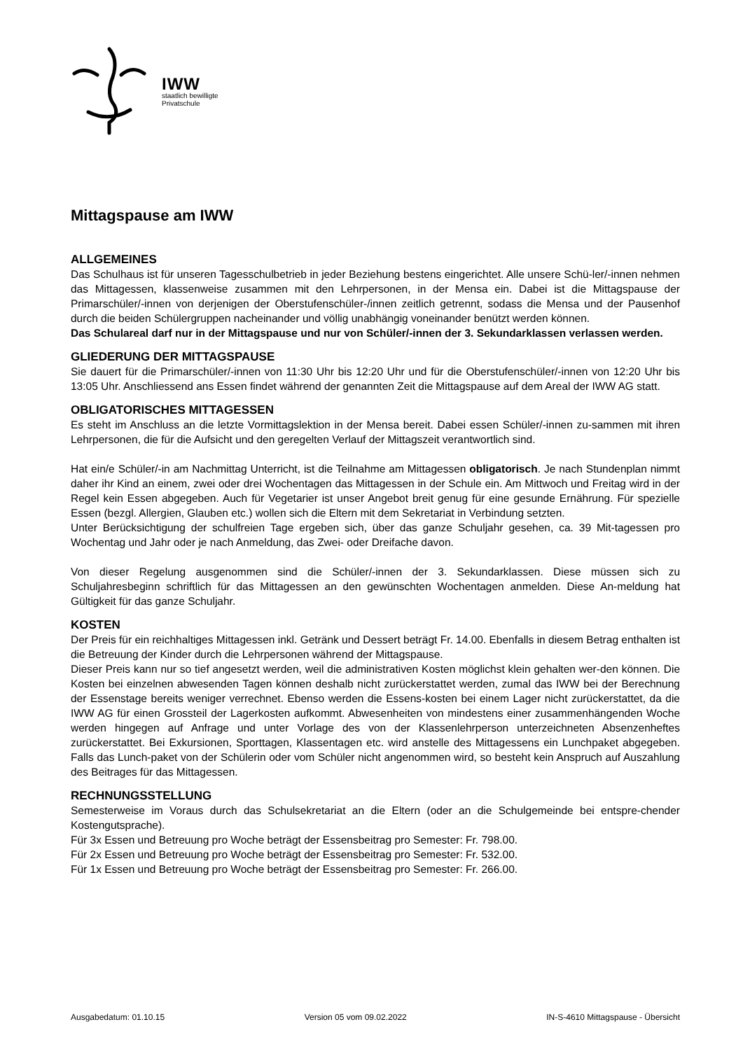IWW
staatlich bewilligte
Privatschule
Mittagspause am IWW
ALLGEMEINES
Das Schulhaus ist für unseren Tagesschulbetrieb in jeder Beziehung bestens eingerichtet. Alle unsere Schü-ler/-innen nehmen das Mittagessen, klassenweise zusammen mit den Lehrpersonen, in der Mensa ein. Dabei ist die Mittagspause der Primarschüler/-innen von derjenigen der Oberstufenschüler-/innen zeitlich getrennt, sodass die Mensa und der Pausenhof durch die beiden Schülergruppen nacheinander und völlig unabhängig voneinander benützt werden können.
Das Schulareal darf nur in der Mittagspause und nur von Schüler/-innen der 3. Sekundarklassen verlassen werden.
GLIEDERUNG DER MITTAGSPAUSE
Sie dauert für die Primarschüler/-innen von 11:30 Uhr bis 12:20 Uhr und für die Oberstufenschüler/-innen von 12:20 Uhr bis 13:05 Uhr. Anschliessend ans Essen findet während der genannten Zeit die Mittagspause auf dem Areal der IWW AG statt.
OBLIGATORISCHES MITTAGESSEN
Es steht im Anschluss an die letzte Vormittagslektion in der Mensa bereit. Dabei essen Schüler/-innen zu-sammen mit ihren Lehrpersonen, die für die Aufsicht und den geregelten Verlauf der Mittagszeit verantwortlich sind.
Hat ein/e Schüler/-in am Nachmittag Unterricht, ist die Teilnahme am Mittagessen obligatorisch. Je nach Stundenplan nimmt daher ihr Kind an einem, zwei oder drei Wochentagen das Mittagessen in der Schule ein. Am Mittwoch und Freitag wird in der Regel kein Essen abgegeben. Auch für Vegetarier ist unser Angebot breit genug für eine gesunde Ernährung. Für spezielle Essen (bezgl. Allergien, Glauben etc.) wollen sich die Eltern mit dem Sekretariat in Verbindung setzten.
Unter Berücksichtigung der schulfreien Tage ergeben sich, über das ganze Schuljahr gesehen, ca. 39 Mit-tagessen pro Wochentag und Jahr oder je nach Anmeldung, das Zwei- oder Dreifache davon.
Von dieser Regelung ausgenommen sind die Schüler/-innen der 3. Sekundarklassen. Diese müssen sich zu Schuljahresbeginn schriftlich für das Mittagessen an den gewünschten Wochentagen anmelden. Diese An-meldung hat Gültigkeit für das ganze Schuljahr.
KOSTEN
Der Preis für ein reichhaltiges Mittagessen inkl. Getränk und Dessert beträgt Fr. 14.00. Ebenfalls in diesem Betrag enthalten ist die Betreuung der Kinder durch die Lehrpersonen während der Mittagspause.
Dieser Preis kann nur so tief angesetzt werden, weil die administrativen Kosten möglichst klein gehalten wer-den können. Die Kosten bei einzelnen abwesenden Tagen können deshalb nicht zurückerstattet werden, zumal das IWW bei der Berechnung der Essenstage bereits weniger verrechnet. Ebenso werden die Essens-kosten bei einem Lager nicht zurückerstattet, da die IWW AG für einen Grossteil der Lagerkosten aufkommt. Abwesenheiten von mindestens einer zusammenhängenden Woche werden hingegen auf Anfrage und unter Vorlage des von der Klassenlehrperson unterzeichneten Absenzenheftes zurückerstattet. Bei Exkursionen, Sporttagen, Klassentagen etc. wird anstelle des Mittagessens ein Lunchpaket abgegeben. Falls das Lunch-paket von der Schülerin oder vom Schüler nicht angenommen wird, so besteht kein Anspruch auf Auszahlung des Beitrages für das Mittagessen.
RECHNUNGSSTELLUNG
Semesterweise im Voraus durch das Schulsekretariat an die Eltern (oder an die Schulgemeinde bei entspre-chender Kostengutsprache).
Für 3x Essen und Betreuung pro Woche beträgt der Essensbeitrag pro Semester: Fr. 798.00.
Für 2x Essen und Betreuung pro Woche beträgt der Essensbeitrag pro Semester: Fr. 532.00.
Für 1x Essen und Betreuung pro Woche beträgt der Essensbeitrag pro Semester: Fr. 266.00.
Ausgabedatum: 01.10.15 Version 05 vom 09.02.2022 IN-S-4610 Mittagspause - Übersicht